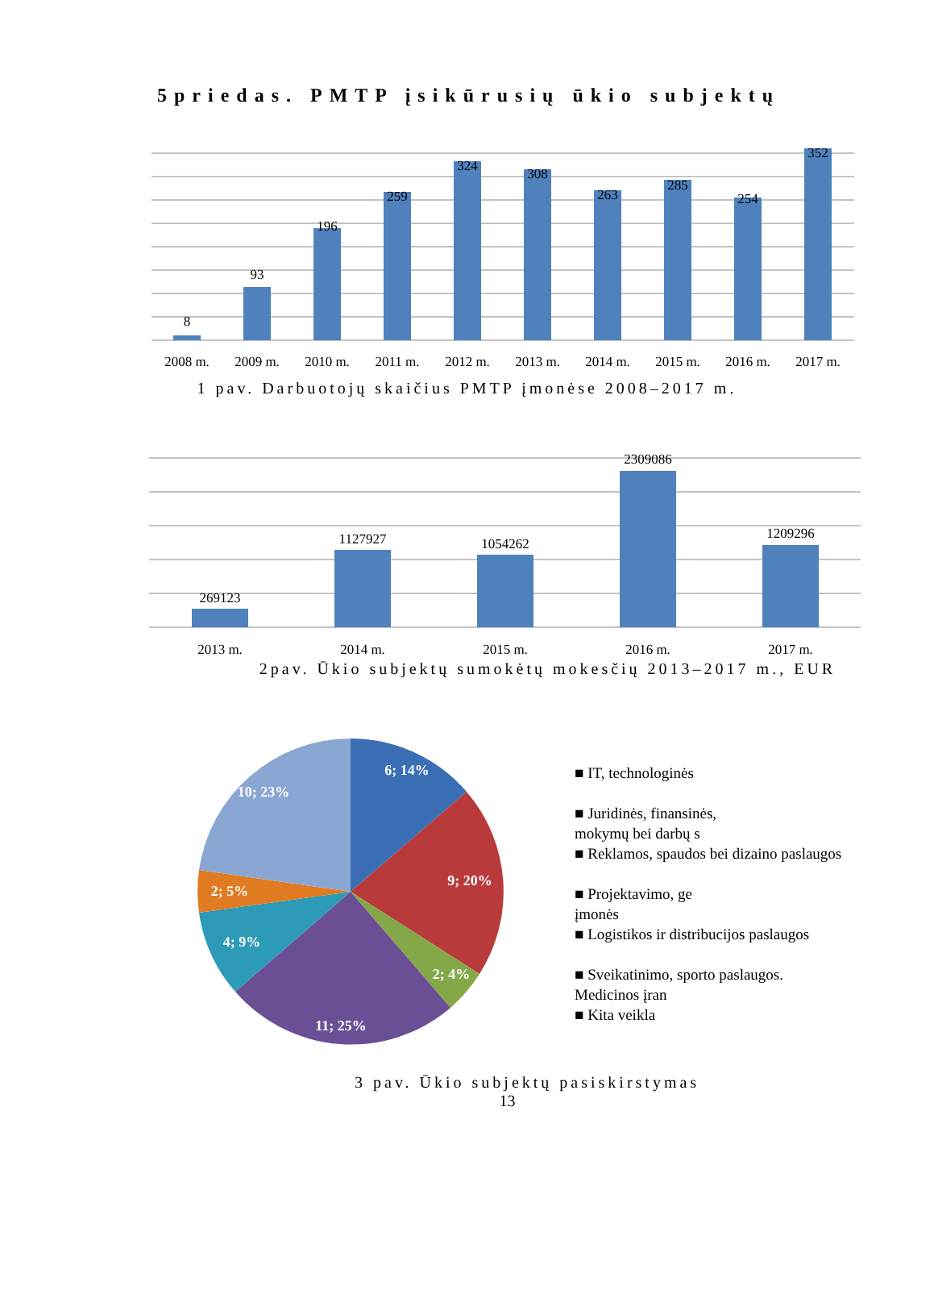5priedas. PMTP įsikūrusių ūkio subjektų
8
93
196
259
324
308
263
285
254
352
2008 m.
2009 m.
2010 m.
2011 m.
2012 m.
2013 m.
2014 m.
2015 m.
2016 m.
2017 m.
1 pav. Darbuotojų skaičius PMTP įmonėse 2008–2017 m.
269123
1127927
1054262
2309086
1209296
2013 m.
2014 m.
2015 m.
2016 m.
2017 m.
2pav. Ūkio subjektų sumokėtų mokesčių 2013–2017 m., EUR
6; 14%
9; 20%
2; 4%
11; 25%
4; 9%
2; 5%
10; 23%
■ IT, technologinės
■ Juridinės, finansinės,
mokymų bei darbų s
■ Reklamos, spaudos bei dizaino paslaugos
■ Projektavimo, ge
įmonės
■ Logistikos ir distribucijos paslaugos
■ Sveikatinimo, sporto paslaugos.
Medicinos įran
■ Kita veikla
3 pav. Ūkio subjektų pasiskirstymas
13